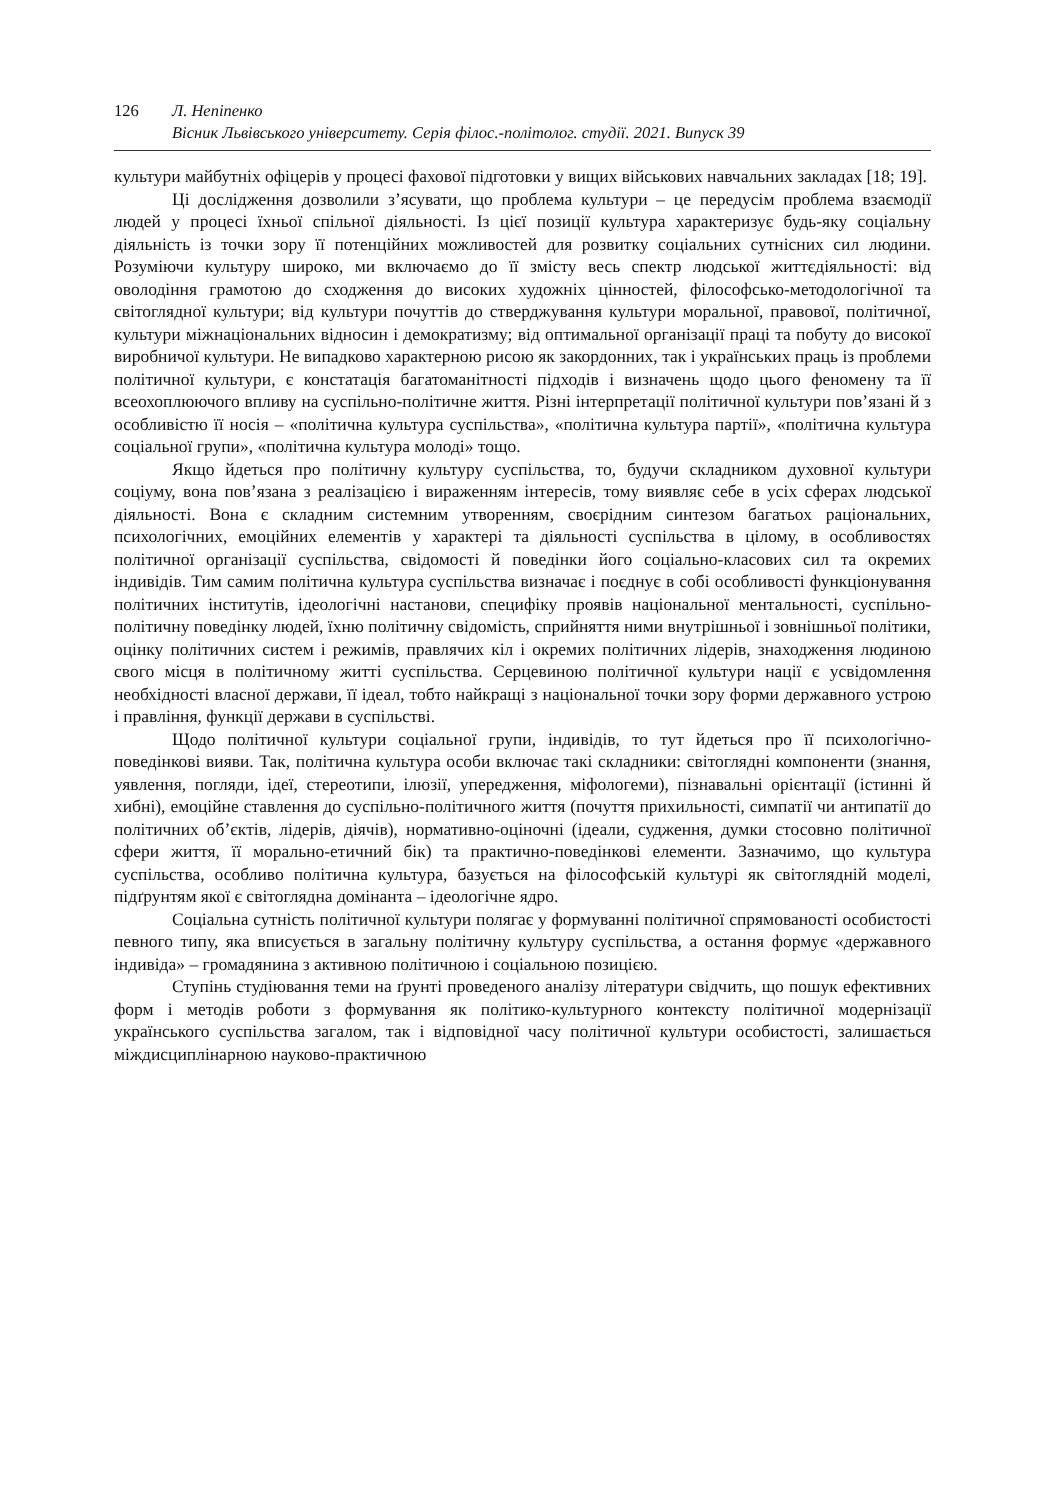126 Л. Непіпенко
Вісник Львівського університету. Серія філос.-політолог. студії. 2021. Випуск 39
культури майбутніх офіцерів у процесі фахової підготовки у вищих військових навчальних закладах [18; 19].
Ці дослідження дозволили з’ясувати, що проблема культури – це передусім проблема взаємодії людей у процесі їхньої спільної діяльності. Із цієї позиції культура характеризує будь-яку соціальну діяльність із точки зору її потенційних можливостей для розвитку соціальних сутнісних сил людини. Розуміючи культуру широко, ми включаємо до її змісту весь спектр людської життєдіяльності: від оволодіння грамотою до сходження до високих художніх цінностей, філософсько-методологічної та світоглядної культури; від культури почуттів до стверджування культури моральної, правової, політичної, культури міжнаціональних відносин і демократизму; від оптимальної організації праці та побуту до високої виробничої культури. Не випадково характерною рисою як закордонних, так і українських праць із проблеми політичної культури, є констатація багатоманітності підходів і визначень щодо цього феномену та її всеохоплюючого впливу на суспільно-політичне життя. Різні інтерпретації політичної культури пов’язані й з особливістю її носія – «політична культура суспільства», «політична культура партії», «політична культура соціальної групи», «політична культура молоді» тощо.
Якщо йдеться про політичну культуру суспільства, то, будучи складником духовної культури соціуму, вона пов’язана з реалізацією і вираженням інтересів, тому виявляє себе в усіх сферах людської діяльності. Вона є складним системним утворенням, своєрідним синтезом багатьох раціональних, психологічних, емоційних елементів у характері та діяльності суспільства в цілому, в особливостях політичної організації суспільства, свідомості й поведінки його соціально-класових сил та окремих індивідів. Тим самим політична культура суспільства визначає і поєднує в собі особливості функціонування політичних інститутів, ідеологічні настанови, специфіку проявів національної ментальності, суспільно-політичну поведінку людей, їхню політичну свідомість, сприйняття ними внутрішньої і зовнішньої політики, оцінку політичних систем і режимів, правлячих кіл і окремих політичних лідерів, знаходження людиною свого місця в політичному житті суспільства. Серцевиною політичної культури нації є усвідомлення необхідності власної держави, її ідеал, тобто найкращі з національної точки зору форми державного устрою і правління, функції держави в суспільстві.
Щодо політичної культури соціальної групи, індивідів, то тут йдеться про її психологічно-поведінкові вияви. Так, політична культура особи включає такі складники: світоглядні компоненти (знання, уявлення, погляди, ідеї, стереотипи, ілюзії, упередження, міфологеми), пізнавальні орієнтації (істинні й хибні), емоційне ставлення до суспільно-політичного життя (почуття прихильності, симпатії чи антипатії до політичних об’єктів, лідерів, діячів), нормативно-оціночні (ідеали, судження, думки стосовно політичної сфери життя, її морально-етичний бік) та практично-поведінкові елементи. Зазначимо, що культура суспільства, особливо політична культура, базується на філософській культурі як світоглядній моделі, підґрунтям якої є світоглядна домінанта – ідеологічне ядро.
Соціальна сутність політичної культури полягає у формуванні політичної спрямованості особистості певного типу, яка вписується в загальну політичну культуру суспільства, а остання формує «державного індивіда» – громадянина з активною політичною і соціальною позицією.
Ступінь студіювання теми на ґрунті проведеного аналізу літератури свідчить, що пошук ефективних форм і методів роботи з формування як політико-культурного контексту політичної модернізації українського суспільства загалом, так і відповідної часу політичної культури особистості, залишається міждисциплінарною науково-практичною